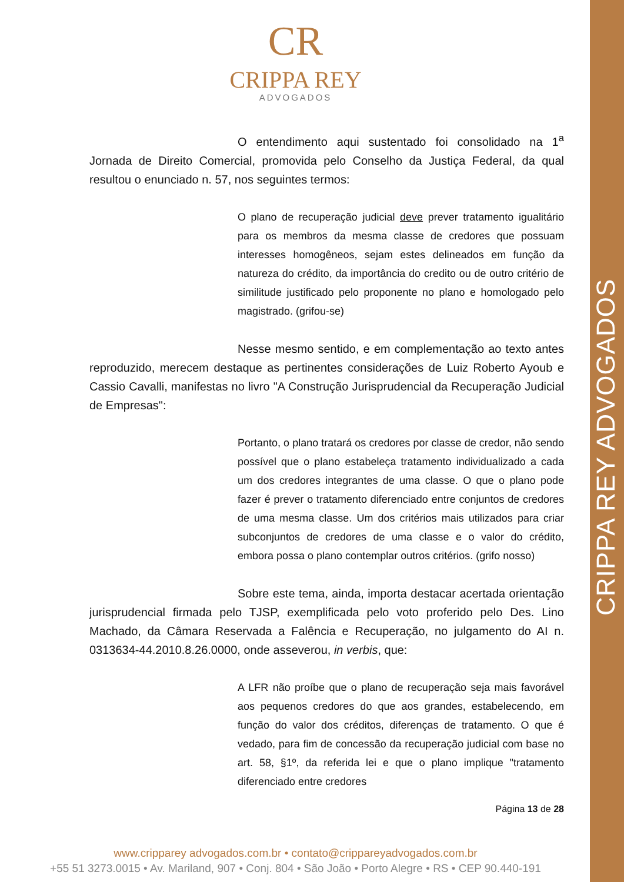CRIPPA REY ADVOGADOS
CR
CRIPPA REY
ADVOGADOS
O entendimento aqui sustentado foi consolidado na 1<sup>a</sup> Jornada de Direito Comercial, promovida pelo Conselho da Justiça Federal, da qual resultou o enunciado n. 57, nos seguintes termos:
O plano de recuperação judicial deve prever tratamento igualitário para os membros da mesma classe de credores que possuam interesses homogêneos, sejam estes delineados em função da natureza do crédito, da importância do credito ou de outro critério de similitude justificado pelo proponente no plano e homologado pelo magistrado. (grifou-se)
Nesse mesmo sentido, e em complementação ao texto antes reproduzido, merecem destaque as pertinentes considerações de Luiz Roberto Ayoub e Cassio Cavalli, manifestas no livro "A Construção Jurisprudencial da Recuperação Judicial de Empresas":
Portanto, o plano tratará os credores por classe de credor, não sendo possível que o plano estabeleça tratamento individualizado a cada um dos credores integrantes de uma classe. O que o plano pode fazer é prever o tratamento diferenciado entre conjuntos de credores de uma mesma classe. Um dos critérios mais utilizados para criar subconjuntos de credores de uma classe e o valor do crédito, embora possa o plano contemplar outros critérios. (grifo nosso)
Sobre este tema, ainda, importa destacar acertada orientação jurisprudencial firmada pelo TJSP, exemplificada pelo voto proferido pelo Des. Lino Machado, da Câmara Reservada a Falência e Recuperação, no julgamento do AI n. 0313634-44.2010.8.26.0000, onde asseverou, in verbis, que:
A LFR não proíbe que o plano de recuperação seja mais favorável aos pequenos credores do que aos grandes, estabelecendo, em função do valor dos créditos, diferenças de tratamento. O que é vedado, para fim de concessão da recuperação judicial com base no art. 58, §1º, da referida lei e que o plano implique "tratamento diferenciado entre credores
Página 13 de 28
www.cripparey advogados.com.br • contato@crippareyadvogados.com.br
+55 51 3273.0015 • Av. Mariland, 907 • Conj. 804 • São João • Porto Alegre • RS • CEP 90.440-191